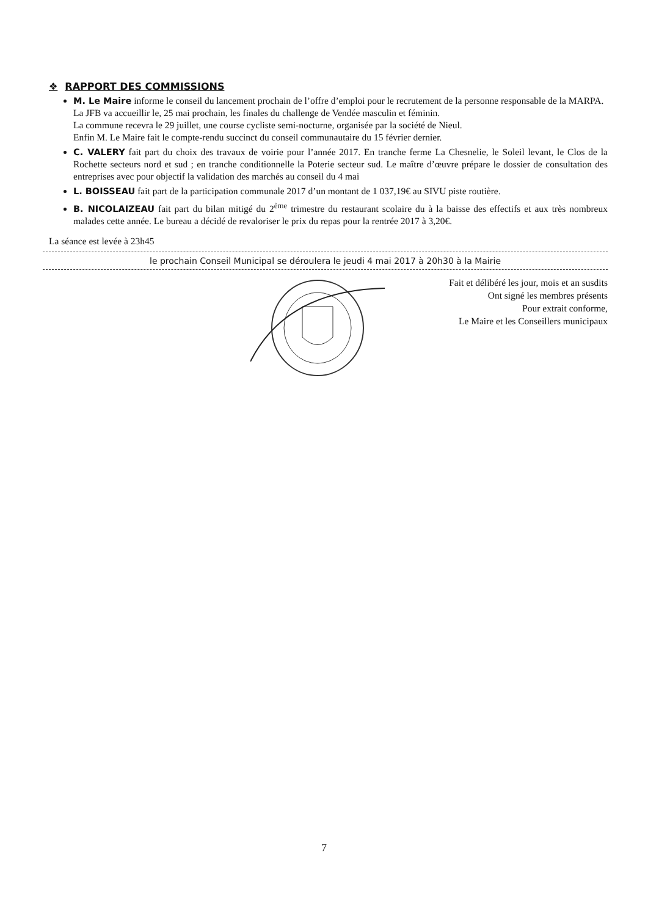❖ RAPPORT DES COMMISSIONS
M. Le Maire informe le conseil du lancement prochain de l’offre d’emploi pour le recrutement de la personne responsable de la MARPA.
La JFB va accueillir le, 25 mai prochain, les finales du challenge de Vendée masculin et féminin.
La commune recevra le 29 juillet, une course cycliste semi-nocturne, organisée par la société de Nieul.
Enfin M. Le Maire fait le compte-rendu succinct du conseil communautaire du 15 février dernier.
C. VALERY fait part du choix des travaux de voirie pour l’année 2017. En tranche ferme La Chesnelie, le Soleil levant, le Clos de la Rochette secteurs nord et sud ; en tranche conditionnelle la Poterie secteur sud. Le maître d’œuvre prépare le dossier de consultation des entreprises avec pour objectif la validation des marchés au conseil du 4 mai
L. BOISSEAU fait part de la participation communale 2017 d’un montant de 1 037,19€ au SIVU piste routière.
B. NICOLAIZEAU fait part du bilan mitigé du 2<sup>ème</sup> trimestre du restaurant scolaire du à la baisse des effectifs et aux très nombreux malades cette année. Le bureau a décidé de revaloriser le prix du repas pour la rentrée 2017 à 3,20€.
La séance est levée à 23h45
le prochain Conseil Municipal se déroulera le jeudi 4 mai 2017 à 20h30 à la Mairie
Fait et délibéré les jour, mois et an susdits
Ont signé les membres présents
Pour extrait conforme,
Le Maire et les Conseillers municipaux
7